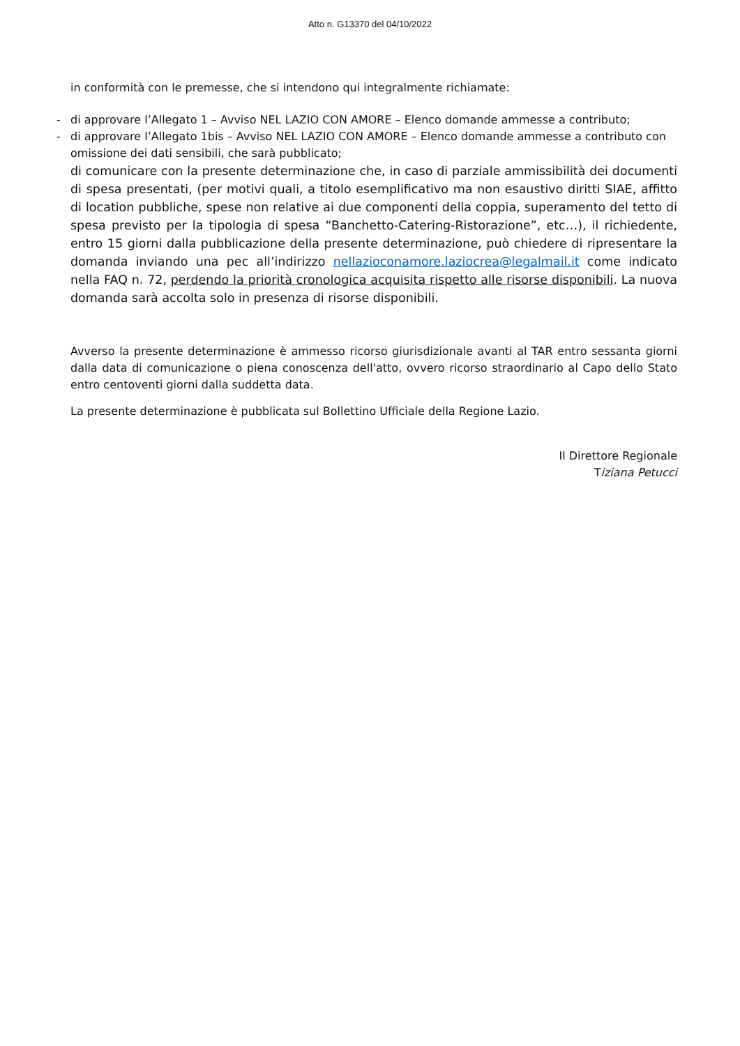Atto n. G13370 del 04/10/2022
in conformità con le premesse, che si intendono qui integralmente richiamate:
- di approvare l’Allegato 1 – Avviso NEL LAZIO CON AMORE – Elenco domande ammesse a contributo;
- di approvare l’Allegato 1bis – Avviso NEL LAZIO CON AMORE – Elenco domande ammesse a contributo con omissione dei dati sensibili, che sarà pubblicato;
di comunicare con la presente determinazione che, in caso di parziale ammissibilità dei documenti di spesa presentati, (per motivi quali, a titolo esemplificativo ma non esaustivo diritti SIAE, affitto di location pubbliche, spese non relative ai due componenti della coppia, superamento del tetto di spesa previsto per la tipologia di spesa “Banchetto-Catering-Ristorazione”, etc…), il richiedente, entro 15 giorni dalla pubblicazione della presente determinazione, può chiedere di ripresentare la domanda inviando una pec all’indirizzo nellazioconamore.laziocrea@legalmail.it come indicato nella FAQ n. 72, perdendo la priorità cronologica acquisita rispetto alle risorse disponibili. La nuova domanda sarà accolta solo in presenza di risorse disponibili.
Avverso la presente determinazione è ammesso ricorso giurisdizionale avanti al TAR entro sessanta giorni dalla data di comunicazione o piena conoscenza dell'atto, ovvero ricorso straordinario al Capo dello Stato entro centoventi giorni dalla suddetta data.
La presente determinazione è pubblicata sul Bollettino Ufficiale della Regione Lazio.
Il Direttore Regionale
Tiziana Petucci